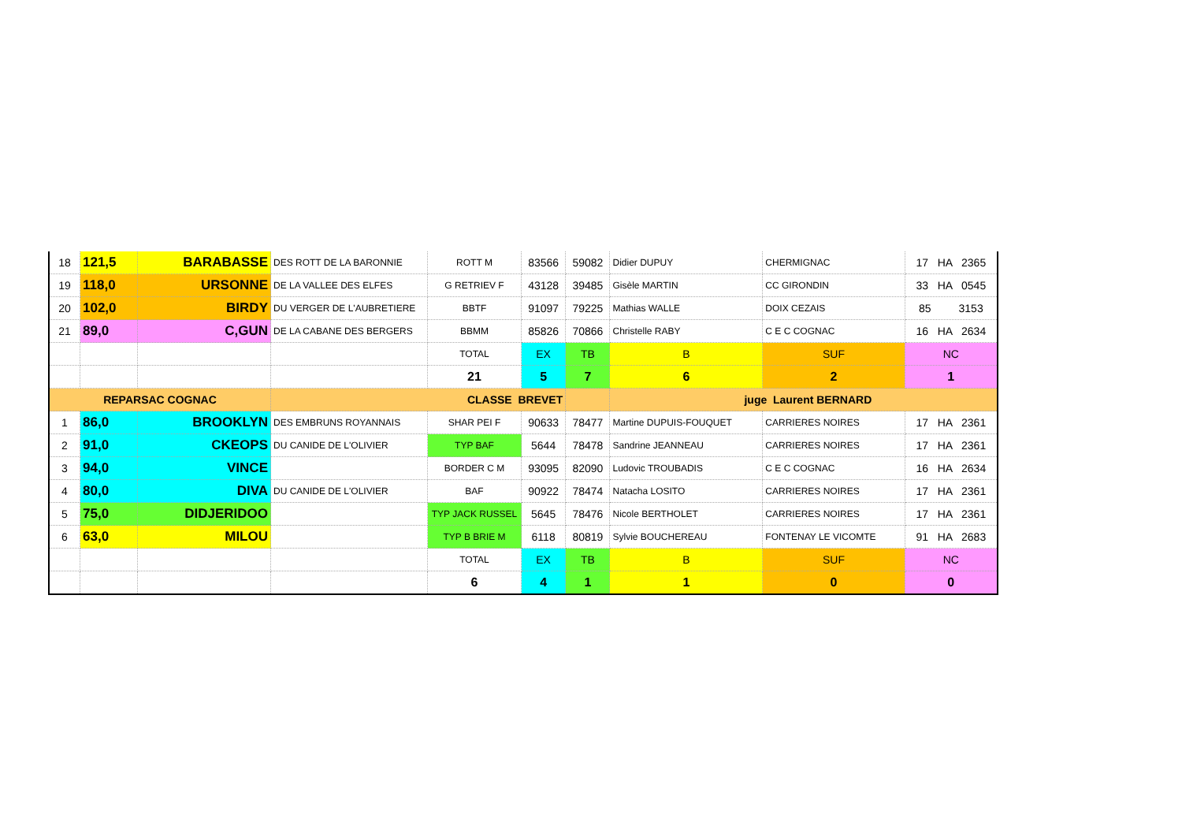| 18 | 121,5 | BARABASSE | DES ROTT DE LA BARONNIE | ROTT M | 83566 | 59082 | Didier DUPUY | CHERMIGNAC | 17 HA 2365 |
| 19 | 118,0 | URSONNE | DE LA VALLEE DES ELFES | G RETRIEV F | 43128 | 39485 | Gisèle MARTIN | CC GIRONDIN | 33 HA 0545 |
| 20 | 102,0 | BIRDY | DU VERGER DE L'AUBRETIERE | BBTF | 91097 | 79225 | Mathias WALLE | DOIX CEZAIS | 85 3153 |
| 21 | 89,0 | C,GUN | DE LA CABANE DES BERGERS | BBMM | 85826 | 70866 | Christelle RABY | C E C COGNAC | 16 HA 2634 |
| | | | | TOTAL | EX | TB | B | SUF | NC |
| | | | | 21 | 5 | 7 | 6 | 2 | 1 |
| REPARSAC COGNAC | | | CLASSE BREVET | | | | juge Laurent BERNARD | | |
| 1 | 86,0 | BROOKLYN | DES EMBRUNS ROYANNAIS | SHAR PEI F | 90633 | 78477 | Martine DUPUIS-FOUQUET | CARRIERES NOIRES | 17 HA 2361 |
| 2 | 91,0 | CKEOPS | DU CANIDE DE L'OLIVIER | TYP BAF | 5644 | 78478 | Sandrine JEANNEAU | CARRIERES NOIRES | 17 HA 2361 |
| 3 | 94,0 | VINCE | | BORDER C M | 93095 | 82090 | Ludovic TROUBADIS | C E C COGNAC | 16 HA 2634 |
| 4 | 80,0 | DIVA | DU CANIDE DE L'OLIVIER | BAF | 90922 | 78474 | Natacha LOSITO | CARRIERES NOIRES | 17 HA 2361 |
| 5 | 75,0 | DIDJERIDOO | | TYP JACK RUSSEL | 5645 | 78476 | Nicole BERTHOLET | CARRIERES NOIRES | 17 HA 2361 |
| 6 | 63,0 | MILOU | | TYP B BRIE M | 6118 | 80819 | Sylvie BOUCHEREAU | FONTENAY LE VICOMTE | 91 HA 2683 |
| | | | | TOTAL | EX | TB | B | SUF | NC |
| | | | | 6 | 4 | 1 | 1 | 0 | 0 |